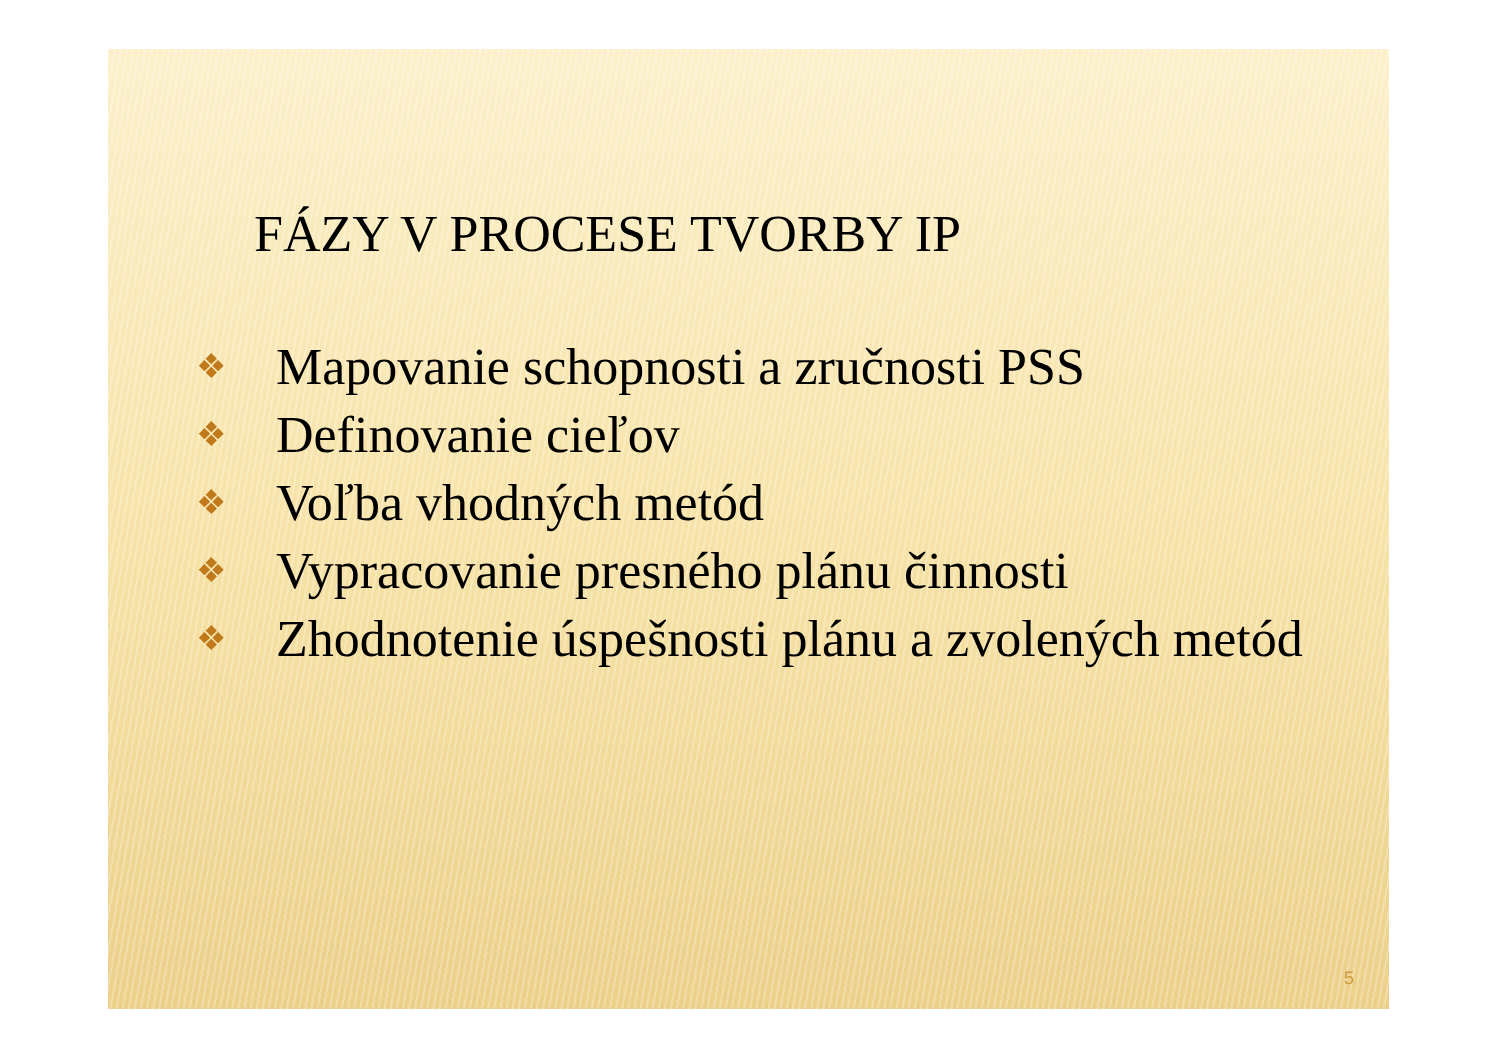FÁZY V PROCESE TVORBY IP
❖ Mapovanie schopnosti a zručnosti PSS
❖ Definovanie cieľov
❖ Voľba vhodných metód
❖ Vypracovanie presného plánu činnosti
❖ Zhodnotenie úspešnosti plánu a zvolených metód
5